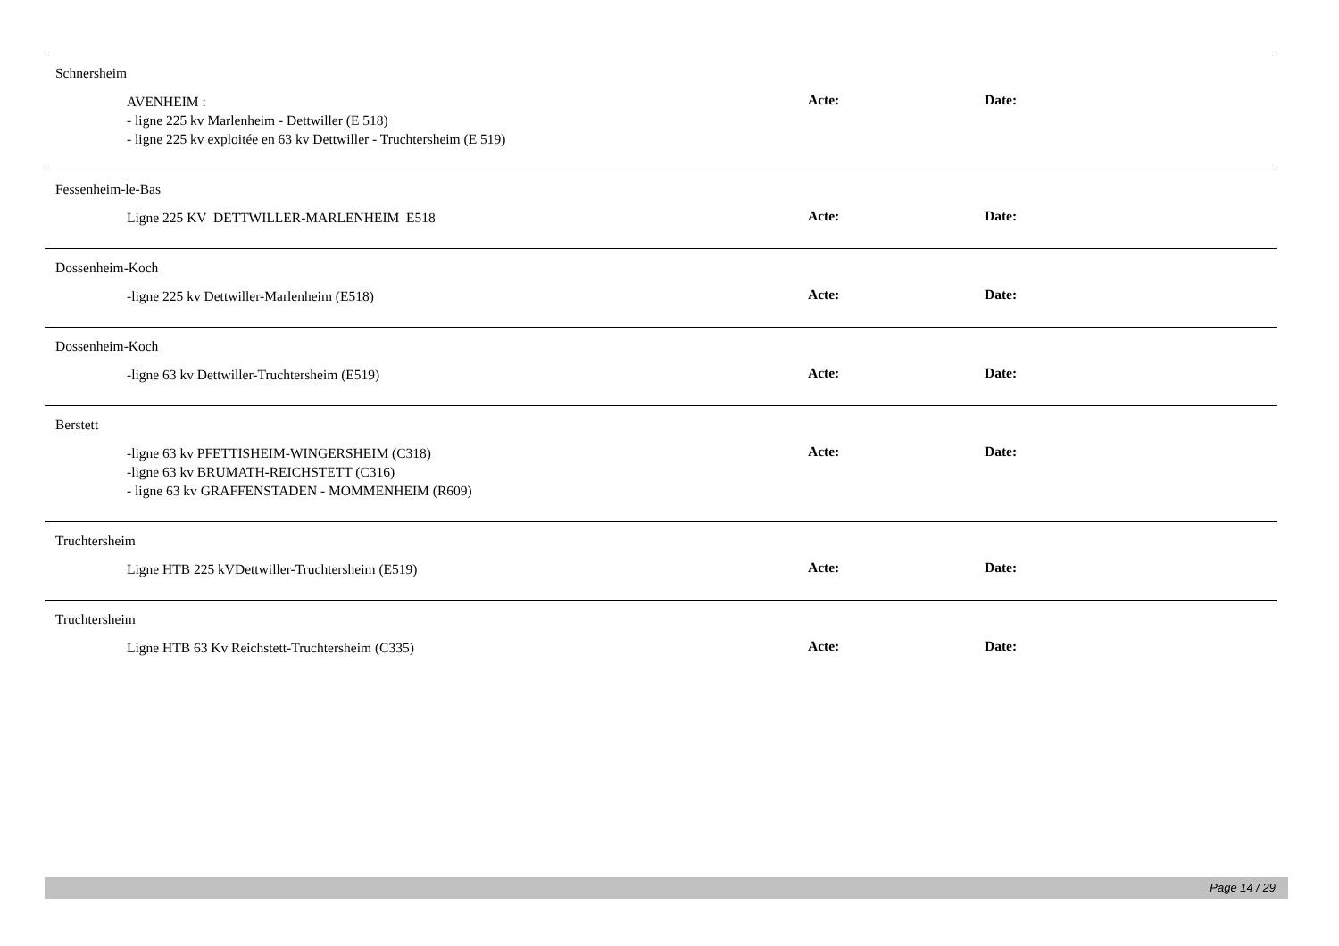Schnersheim
AVENHEIM :
- ligne 225 kv Marlenheim - Dettwiller (E 518)
- ligne 225 kv exploitée en 63 kv Dettwiller - Truchtersheim (E 519)
Acte: Date:
Fessenheim-le-Bas
Ligne 225 KV DETTWILLER-MARLENHEIM E518
Acte: Date:
Dossenheim-Koch
-ligne 225 kv Dettwiller-Marlenheim (E518)
Acte: Date:
Dossenheim-Koch
-ligne 63 kv Dettwiller-Truchtersheim (E519)
Acte: Date:
Berstett
-ligne 63 kv PFETTISHEIM-WINGERSHEIM (C318)
-ligne 63 kv BRUMATH-REICHSTETT (C316)
- ligne 63 kv GRAFFENSTADEN - MOMMENHEIM (R609)
Acte: Date:
Truchtersheim
Ligne HTB 225 kVDettwiller-Truchtersheim (E519)
Acte: Date:
Truchtersheim
Ligne HTB 63 Kv Reichstett-Truchtersheim (C335)
Acte: Date:
Page 14 / 29